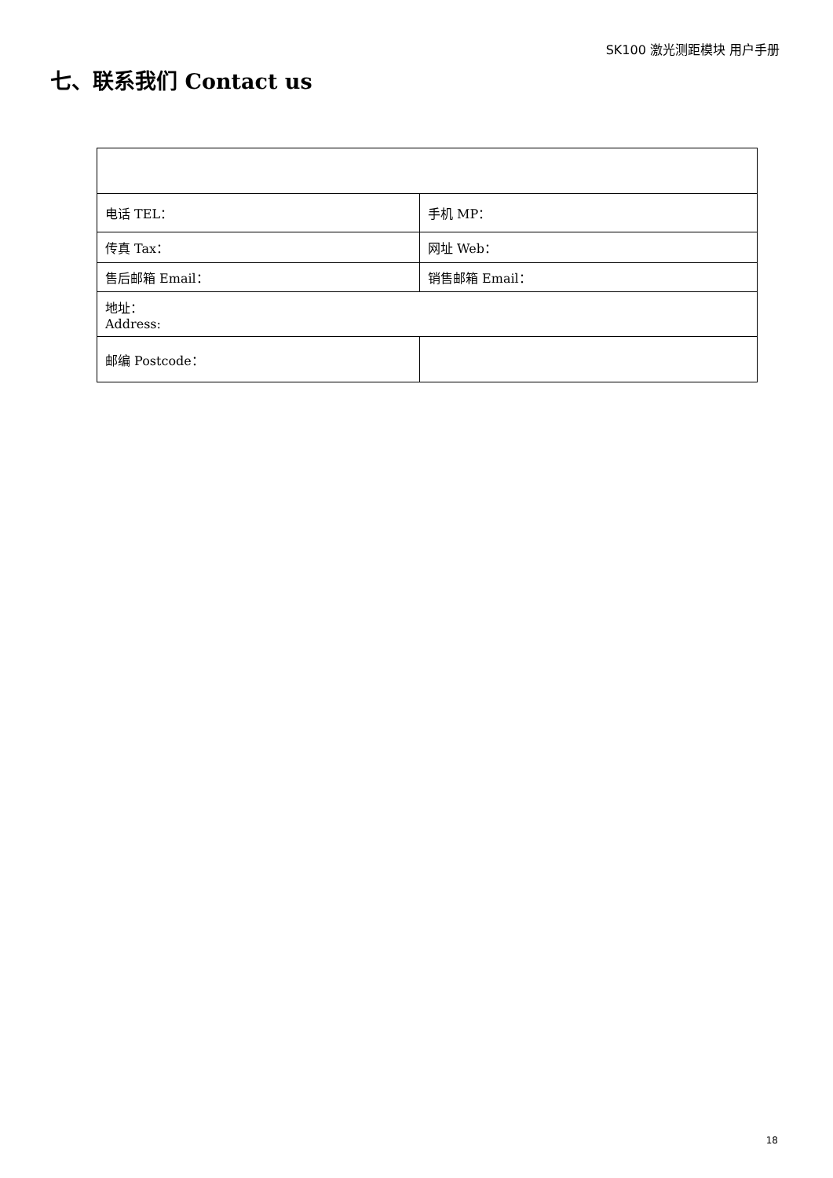SK100 激光测距模块 用户手册
七、联系我们 Contact us
| 电话 TEL： | 手机 MP： |
| 传真 Tax： | 网址 Web： |
| 售后邮箱 Email： | 销售邮箱 Email： |
| 地址： Address: | |
| 邮编 Postcode： | |
18